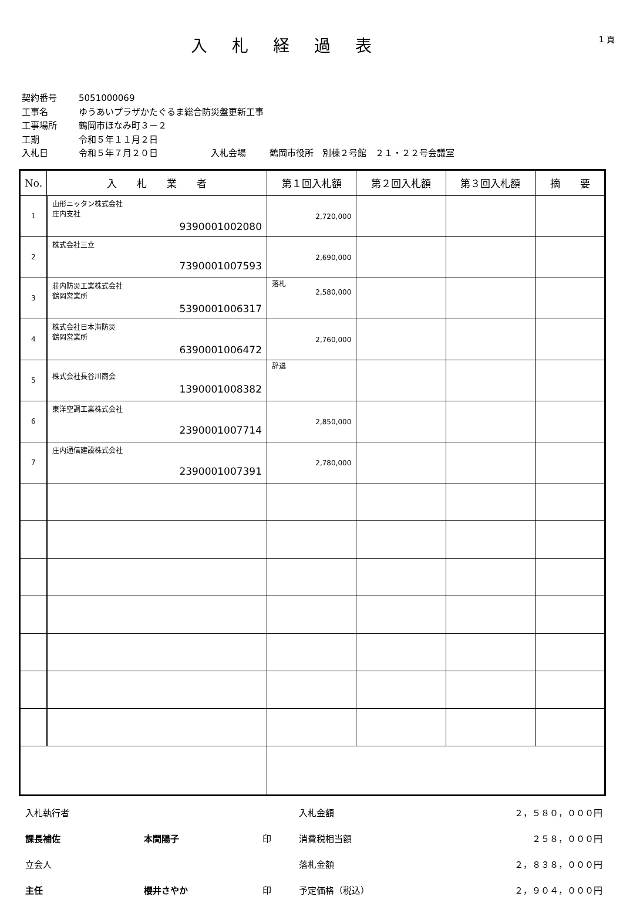入札経過表
1 頁
契約番号 5051000069
工事名 ゆうあいプラザかたぐるま総合防災盤更新工事
工事場所 鶴岡市ほなみ町３－２
工期 令和５年１１月２日
入札日 令和５年７月２０日 入札会場 鶴岡市役所　別棟２号館　２１・２２号会議室
| No. | 入 札 業 者 | 第１回入札額 | 第２回入札額 | 第３回入札額 | 摘 要 |
| --- | --- | --- | --- | --- | --- |
| 1 | 山形ニッタン株式会社 庄内支社 9390001002080 | 2,720,000 | | | |
| 2 | 株式会社三立 7390001007593 | 2,690,000 | | | |
| 3 | 荘内防災工業株式会社 鶴岡営業所 5390001006317 | 落札 2,580,000 | | | |
| 4 | 株式会社日本海防災 鶴岡営業所 6390001006472 | 2,760,000 | | | |
| 5 | 株式会社長谷川商会 1390001008382 | 辞退 | | | |
| 6 | 東洋空調工業株式会社 2390001007714 | 2,850,000 | | | |
| 7 | 庄内通信建設株式会社 2390001007391 | 2,780,000 | | | |
| 入札執行者 | | | 入札金額 | ２，５８０，０００円 |
| 課長補佐 | 本間陽子 | 印 | 消費税相当額 | ２５８，０００円 |
| 立会人 | | | 落札金額 | ２，８３８，０００円 |
| 主任 | 櫻井さやか | 印 | 予定価格（税込） | ２，９０４，０００円 |